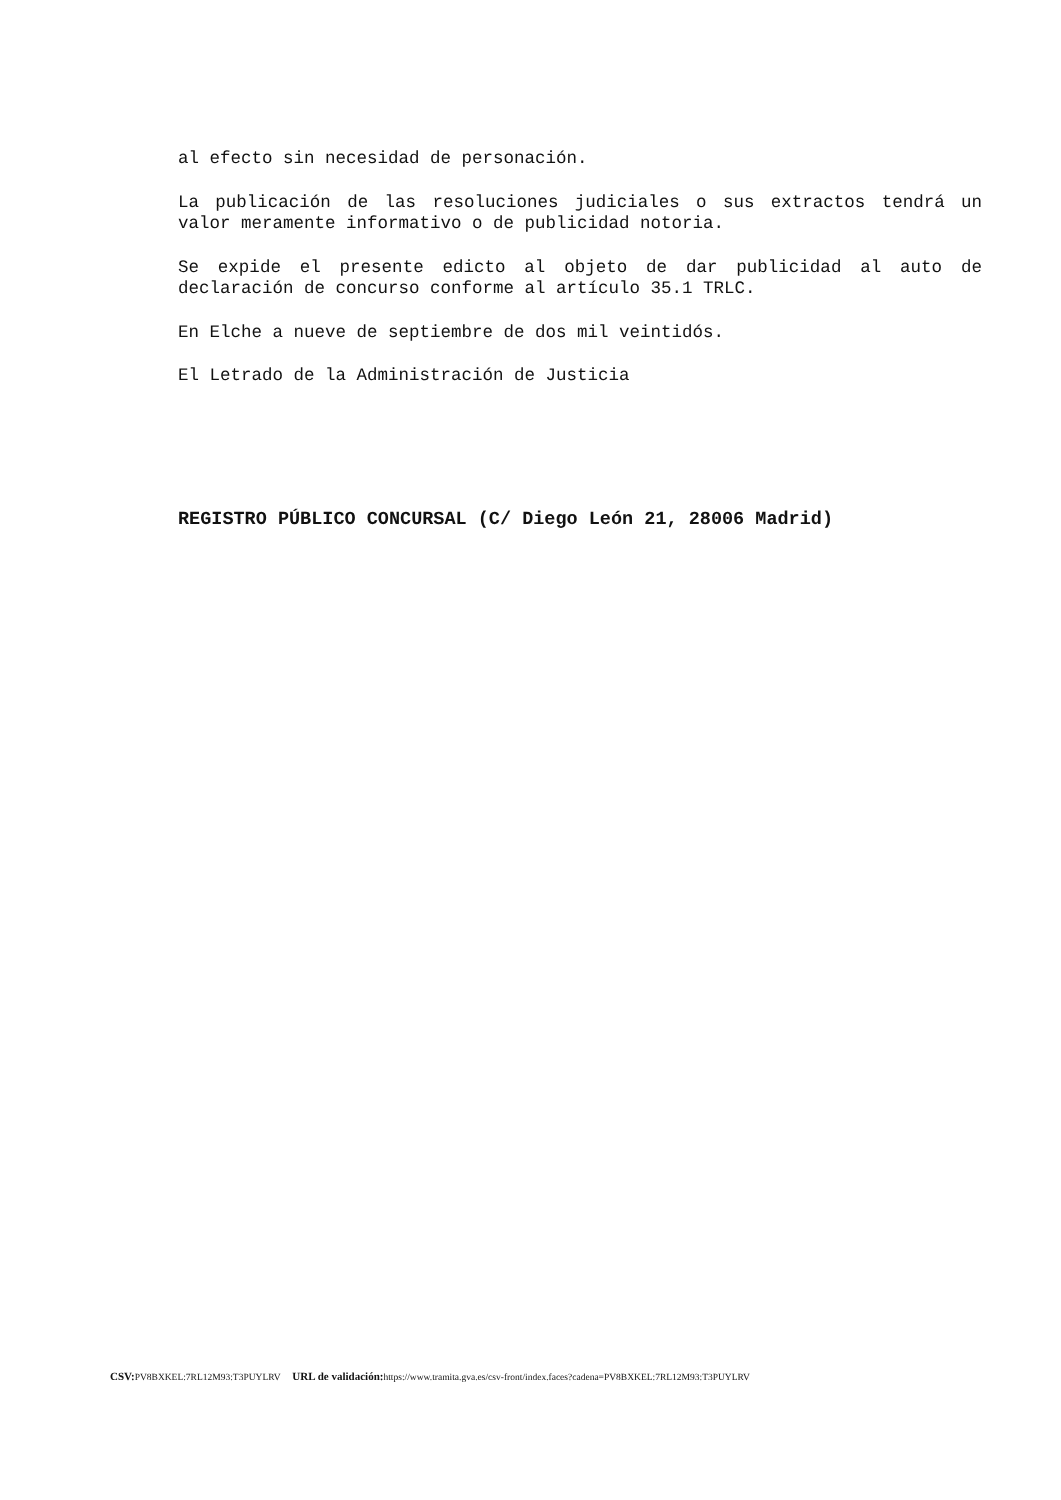al efecto sin necesidad de personación.
La publicación de las resoluciones judiciales o sus extractos tendrá un valor meramente informativo o de publicidad notoria.
Se expide el presente edicto al objeto de dar publicidad al auto de declaración de concurso conforme al artículo 35.1 TRLC.
En Elche a nueve de septiembre de dos mil veintidós.
El Letrado de la Administración de Justicia
REGISTRO PÚBLICO CONCURSAL (C/ Diego León 21, 28006 Madrid)
CSV: PV8BXKEL:7RL12M93:T3PUYLRV URL de validación: https://www.tramita.gva.es/csv-front/index.faces?cadena=PV8BXKEL:7RL12M93:T3PUYLRV